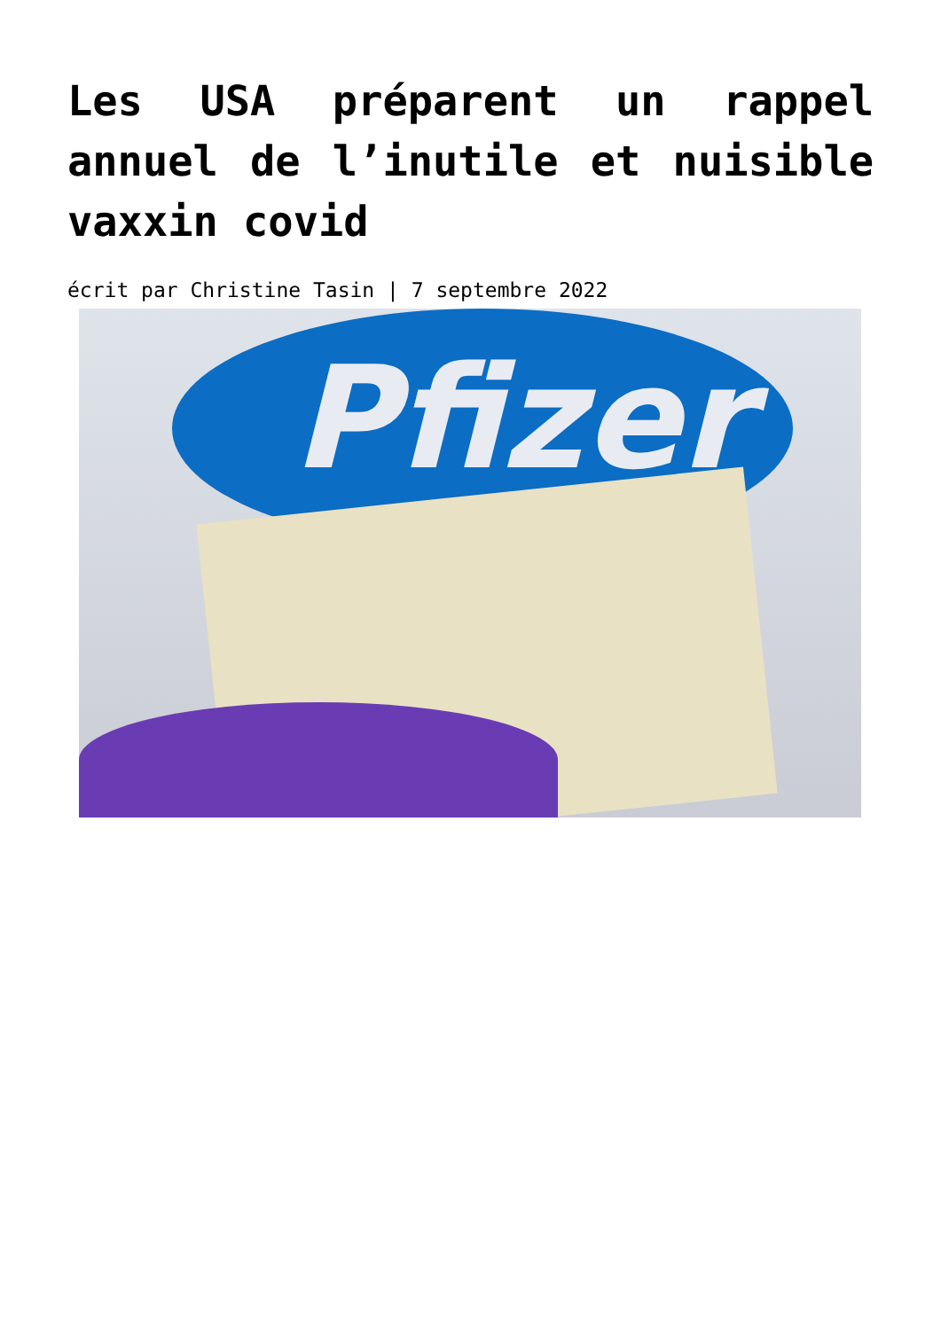Les USA préparent un rappel annuel de l’inutile et nuisible vaxxin covid
écrit par Christine Tasin | 7 septembre 2022
Pfizer